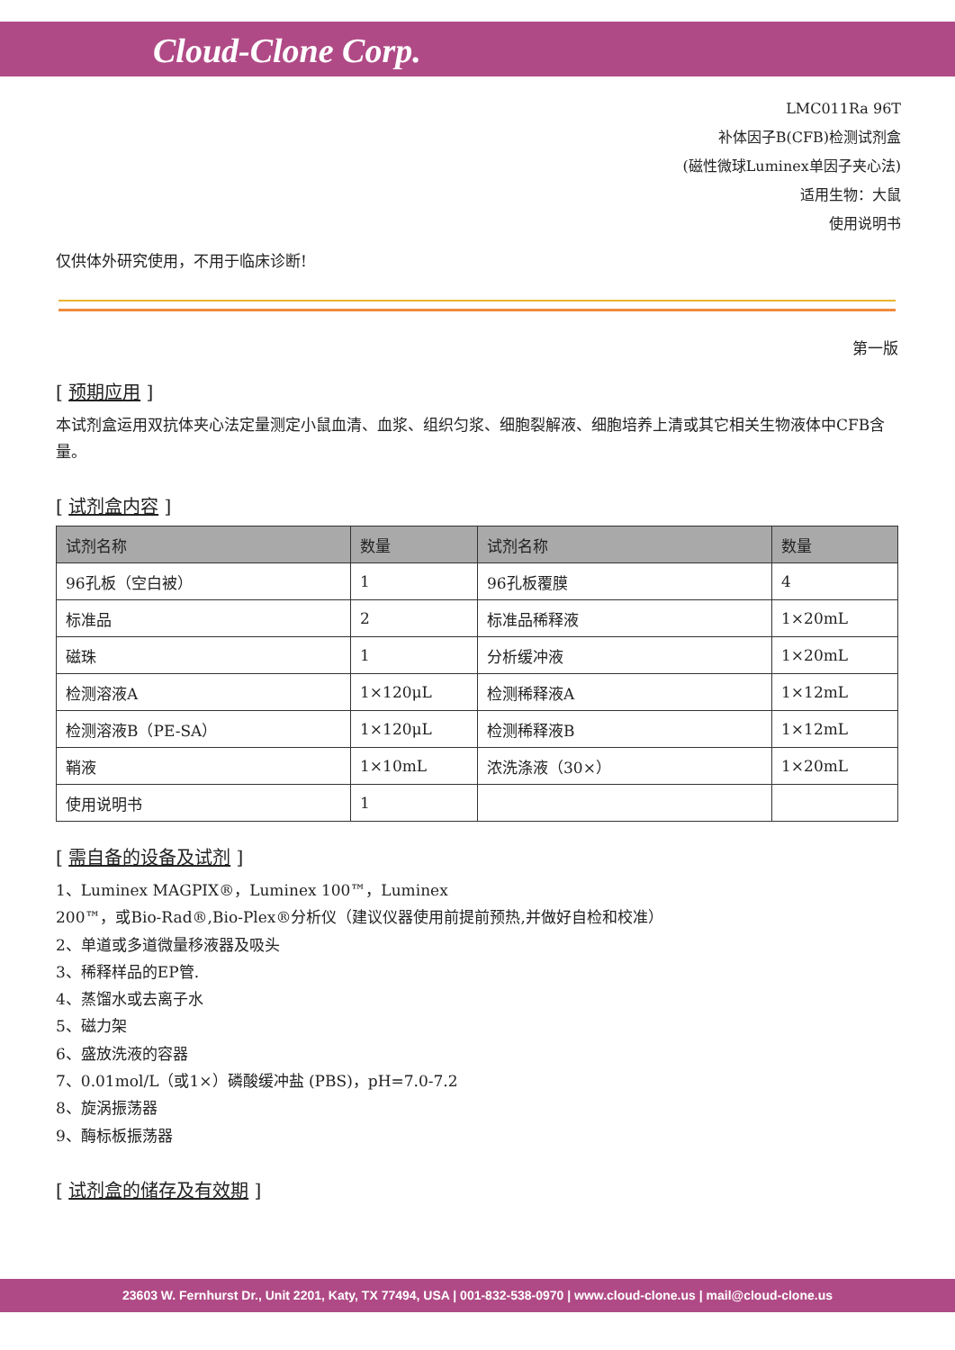Cloud-Clone Corp.
LMC011Ra 96T
补体因子B(CFB)检测试剂盒
(磁性微球Luminex单因子夹心法)
适用生物：大鼠
使用说明书
仅供体外研究使用，不用于临床诊断!
第一版
[ 预期应用 ]
本试剂盒运用双抗体夹心法定量测定小鼠血清、血浆、组织匀浆、细胞裂解液、细胞培养上清或其它相关生物液体中CFB含量。
[ 试剂盒内容 ]
| 试剂名称 | 数量 | 试剂名称 | 数量 |
| --- | --- | --- | --- |
| 96孔板（空白被） | 1 | 96孔板覆膜 | 4 |
| 标准品 | 2 | 标准品稀释液 | 1×20mL |
| 磁珠 | 1 | 分析缓冲液 | 1×20mL |
| 检测溶液A | 1×120μL | 检测稀释液A | 1×12mL |
| 检测溶液B（PE-SA） | 1×120μL | 检测稀释液B | 1×12mL |
| 鞘液 | 1×10mL | 浓洗涤液（30×） | 1×20mL |
| 使用说明书 | 1 | | |
[ 需自备的设备及试剂 ]
1、Luminex MAGPIX®，Luminex 100™，Luminex
200™，或Bio-Rad®,Bio-Plex®分析仪（建议仪器使用前提前预热,并做好自检和校准）
2、单道或多道微量移液器及吸头
3、稀释样品的EP管.
4、蒸馏水或去离子水
5、磁力架
6、盛放洗液的容器
7、0.01mol/L（或1×）磷酸缓冲盐 (PBS)，pH=7.0-7.2
8、旋涡振荡器
9、酶标板振荡器
[ 试剂盒的储存及有效期 ]
23603 W. Fernhurst Dr., Unit 2201, Katy, TX 77494, USA | 001-832-538-0970 | www.cloud-clone.us | mail@cloud-clone.us